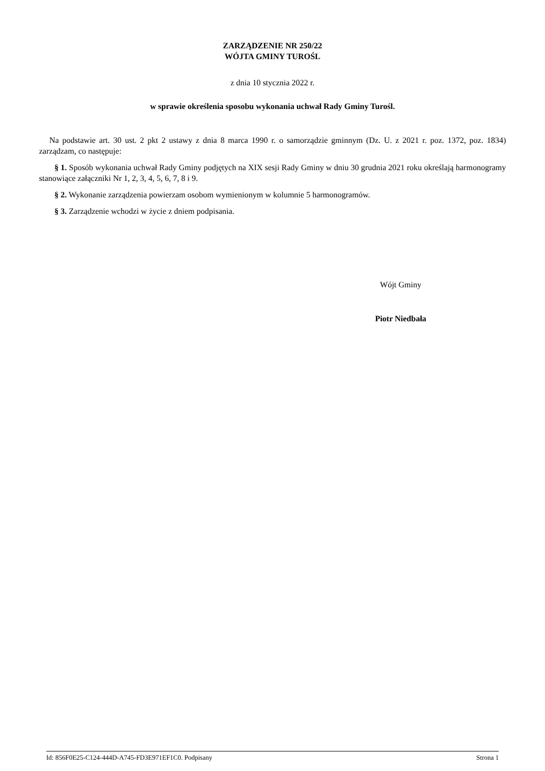ZARZĄDZENIE NR 250/22
WÓJTA GMINY TUROŚL
z dnia 10 stycznia 2022 r.
w sprawie określenia sposobu wykonania uchwał Rady Gminy Turośl.
Na podstawie art. 30 ust. 2 pkt 2 ustawy z dnia 8 marca 1990 r. o samorządzie gminnym (Dz. U. z 2021 r. poz. 1372, poz. 1834) zarządzam, co następuje:
§ 1. Sposób wykonania uchwał Rady Gminy podjętych na XIX sesji Rady Gminy w dniu 30 grudnia 2021 roku określają harmonogramy stanowiące załączniki Nr 1, 2, 3, 4, 5, 6, 7, 8 i 9.
§ 2. Wykonanie zarządzenia powierzam osobom wymienionym w kolumnie 5 harmonogramów.
§ 3. Zarządzenie wchodzi w życie z dniem podpisania.
Wójt Gminy
Piotr Niedbała
Id: 856F0E25-C124-444D-A745-FD3E971EF1C0. Podpisany Strona 1